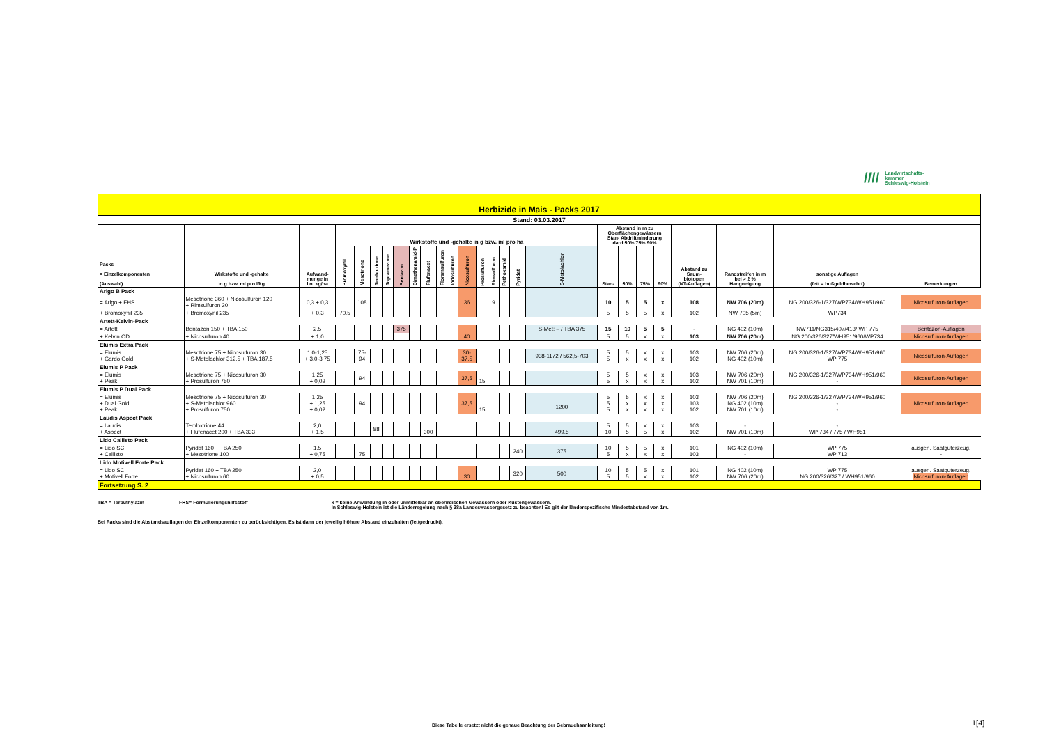////
Landwirtschafts-
kammer
Schleswig-Holstein
| Herbizide in Mais - Packs 2017 | | | | | | | | | | | | | | | | | | | | | | | | | |
| Stand: 03.03.2017 | | | | | | | | | | | | | | | | | | | | | | | | | |
| Packs = Einzelkomponenten (Auswahl) | Wirkstoffe und -gehalte in g bzw. ml pro l/kg | Aufwand- menge in l o. kg/ha | Wirkstoffe und -gehalte in g bzw. ml pro ha | | | | | | | | | | | | | | | Abstand in m zu Oberflächengewässern Stan- Abdriftminderung dard 50% 75% 90% | | | | Abstand zu Saum- biotopen (NT-Auflagen) | Randstreifen in m bei > 2 % Hangneigung | sonstige Auflagen (fett = bußgeldbewehrt) | Bemerkungen |
| | | | Bromoxynil | Mesotrione | Tembotrione | Topramezone | Bentazon | Dimethenamid-P | Flufenacet | Floramsulfuron | Iodosulfuron | Nicosulfuron | Prosulfuron | Rimsulfuron | Pethoxamid | Pyridat | S-Metolachlor | Stan- | 50% | 75% | 90% | | | | |
| Arigo B Pack | | | | | | | | | | | | | | | | | | | | | | | | | |
| = Arigo + FHS | Mesotrione 360 + Nicosulfuron 120 + Rimsulfuron 30 | 0,3 + 0,3 | | 108 | | | | | | | | 36 | | 9 | | | | 10 | 5 | 5 | x | 108 | NW 706 (20m) | NG 200/326-1/327/WP734/WH951/960 | Nicosulfuron-Auflagen |
| + Bromoxynil 235 | + Bromoxynil 235 | + 0,3 | 70,5 | | | | | | | | | | | | | | | 5 | 5 | 5 | x | 102 | NW 705 (5m) | WP734 | |
| Artett-Kelvin-Pack | | | | | | | | | | | | | | | | | | | | | | | | | |
| = Artett | Bentazon 150 + TBA 150 | 2,5 | | | | | 375 | | | | | | | | | | S-Met: – / TBA 375 | 15 | 10 | 5 | 5 | - | NG 402 (10m) | NW711/NG315/407/413/ WP 775 | Bentazon-Auflagen |
| + Kelvin OD | + Nicosulfuron 40 | + 1,0 | | | | | | | | | | 40 | | | | | | 5 | 5 | x | x | 103 | NW 706 (20m) | NG 200/326/327/WH951/960/WP734 | Nicosulfuron-Auflagen |
| Elumis Extra Pack | | | | | | | | | | | | | | | | | | | | | | | | | |
| = Elumis + Gardo Gold | Mesotrione 75 + Nicosulfuron 30 + S-Metolachlor 312,5 + TBA 187,5 | 1,0-1,25 + 3,0-3,75 | | 75- 94 | | | | | | | | 30- 37,5 | | | | | 938-1172 / 562,5-703 | 5 5 | 5 x | x x | x x | 103 102 | NW 706 (20m) NG 402 (10m) | NG 200/326-1/327/WP734/WH951/960 WP 775 | Nicosulfuron-Auflagen |
| Elumis P Pack | | | | | | | | | | | | | | | | | | | | | | | | | |
| = Elumis + Peak | Mesotrione 75 + Nicosulfuron 30 + Prosulfuron 750 | 1,25 + 0,02 | | 94 | | | | | | | | 37,5 | 15 | | | | | 5 5 | 5 x | x x | x x | 103 102 | NW 706 (20m) NW 701 (10m) | NG 200/326-1/327/WP734/WH951/960 - | Nicosulfuron-Auflagen |
| Elumis P Dual Pack | | | | | | | | | | | | | | | | | | | | | | | | | |
| = Elumis + Dual Gold + Peak | Mesotrione 75 + Nicosulfuron 30 + S-Metolachlor 960 + Prosulfuron 750 | 1,25 + 1,25 + 0,02 | | 94 | | | | | | | | 37,5 | 15 | | | | 1200 | 5 5 5 | 5 x x | x x x | x x x | 103 103 102 | NW 706 (20m) NG 402 (10m) NW 701 (10m) | NG 200/326-1/327/WP734/WH951/960 - - | Nicosulfuron-Auflagen |
| Laudis Aspect Pack | | | | | | | | | | | | | | | | | | | | | | | | | |
| = Laudis + Aspect | Tembotrione 44 + Flufenacet 200 + TBA 333 | 2,0 + 1,5 | | | 88 | | | | 300 | | | | | | | | 499,5 | 5 10 | 5 5 | x 5 | x x | 103 102 | - NW 701 (10m) | - WP 734 / 775 / WH951 | |
| Lido Callisto Pack | | | | | | | | | | | | | | | | | | | | | | | | | |
| = Lido SC + Callisto | Pyridat 160 + TBA 250 + Mesotrione 100 | 1,5 + 0,75 | | 75 | | | | | | | | | | | | 240 | 375 | 10 5 | 5 x | 5 x | x x | 101 103 | NG 402 (10m) - | WP 775 WP 713 | ausgen. Saatguterzeug. - |
| Lido Motivell Forte Pack | | | | | | | | | | | | | | | | | | | | | | | | | |
| = Lido SC + Motivell Forte | Pyridat 160 + TBA 250 + Nicosulfuron 60 | 2,0 + 0,5 | | | | | | | | | | 30 | | | | 320 | 500 | 10 5 | 5 5 | 5 x | x x | 101 102 | NG 402 (10m) NW 706 (20m) | WP 775 NG 200/326/327 / WH951/960 | ausgen. Saatguterzeug. Nicosulfuron-Auflagen |
| Fortsetzung S. 2 | | | | | | | | | | | | | | | | | | | | | | | | | |
TBA = Terbuthylazin FHS= Formulierungshilfsstoff x = keine Anwendung in oder unmittelbar an oberirdischen Gewässern oder Küstengewässern.
In Schleswig-Holstein ist die Länderregelung nach § 38a Landeswassergesetz zu beachten! Es gilt der länderspezifische Mindestabstand von 1m.
Bei Packs sind die Abstandsauflagen der Einzelkomponenten zu berücksichtigen. Es ist dann der jeweilig höhere Abstand einzuhalten (fettgedruckt).
Diese Tabelle ersetzt nicht die genaue Beachtung der Gebrauchsanleitung!
1[4]